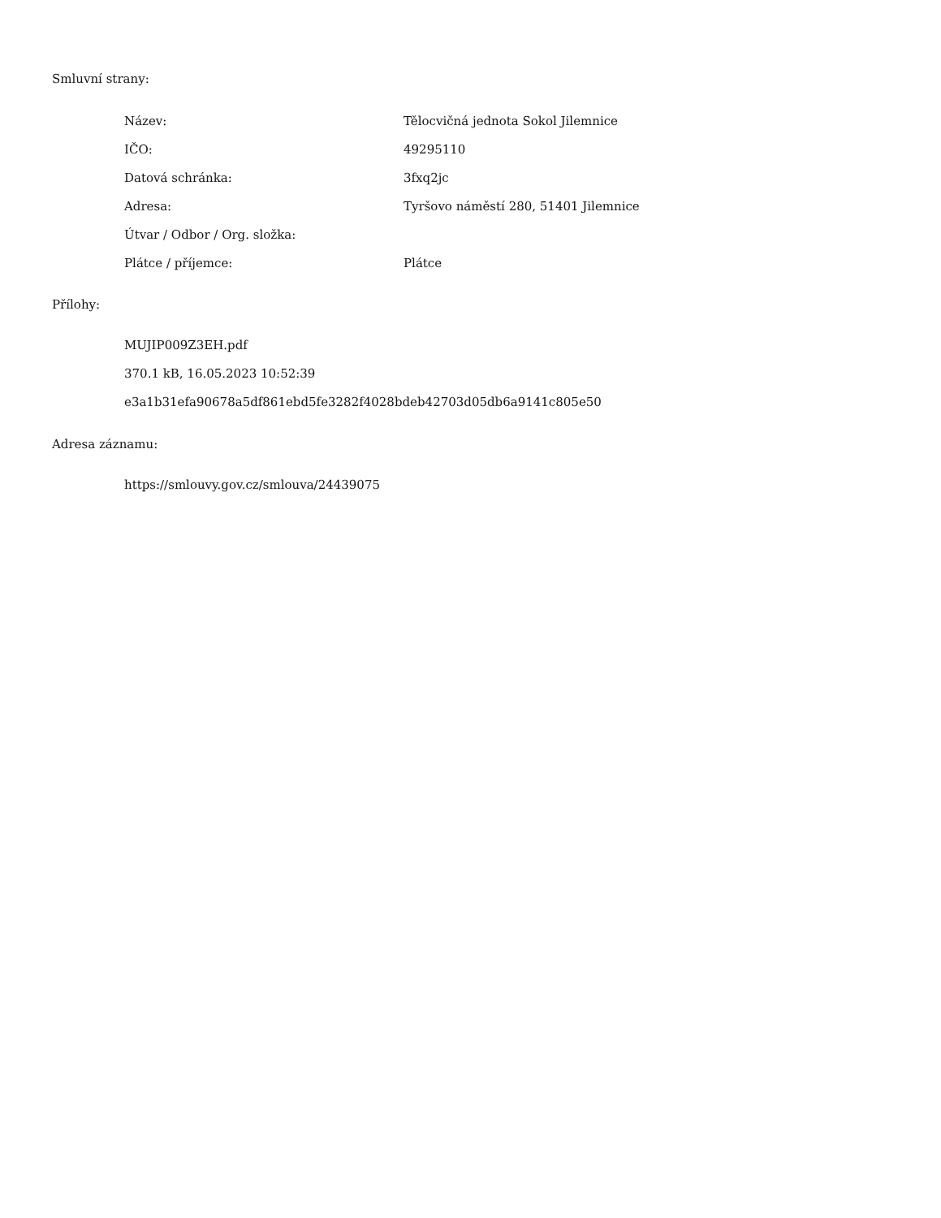Smluvní strany:
| Název: | Tělocvičná jednota Sokol Jilemnice |
| IČO: | 49295110 |
| Datová schránka: | 3fxq2jc |
| Adresa: | Tyršovo náměstí 280, 51401 Jilemnice |
| Útvar / Odbor / Org. složka: | |
| Plátce / příjemce: | Plátce |
Přílohy:
MUJIP009Z3EH.pdf
370.1 kB, 16.05.2023 10:52:39
e3a1b31efa90678a5df861ebd5fe3282f4028bdeb42703d05db6a9141c805e50
Adresa záznamu:
https://smlouvy.gov.cz/smlouva/24439075